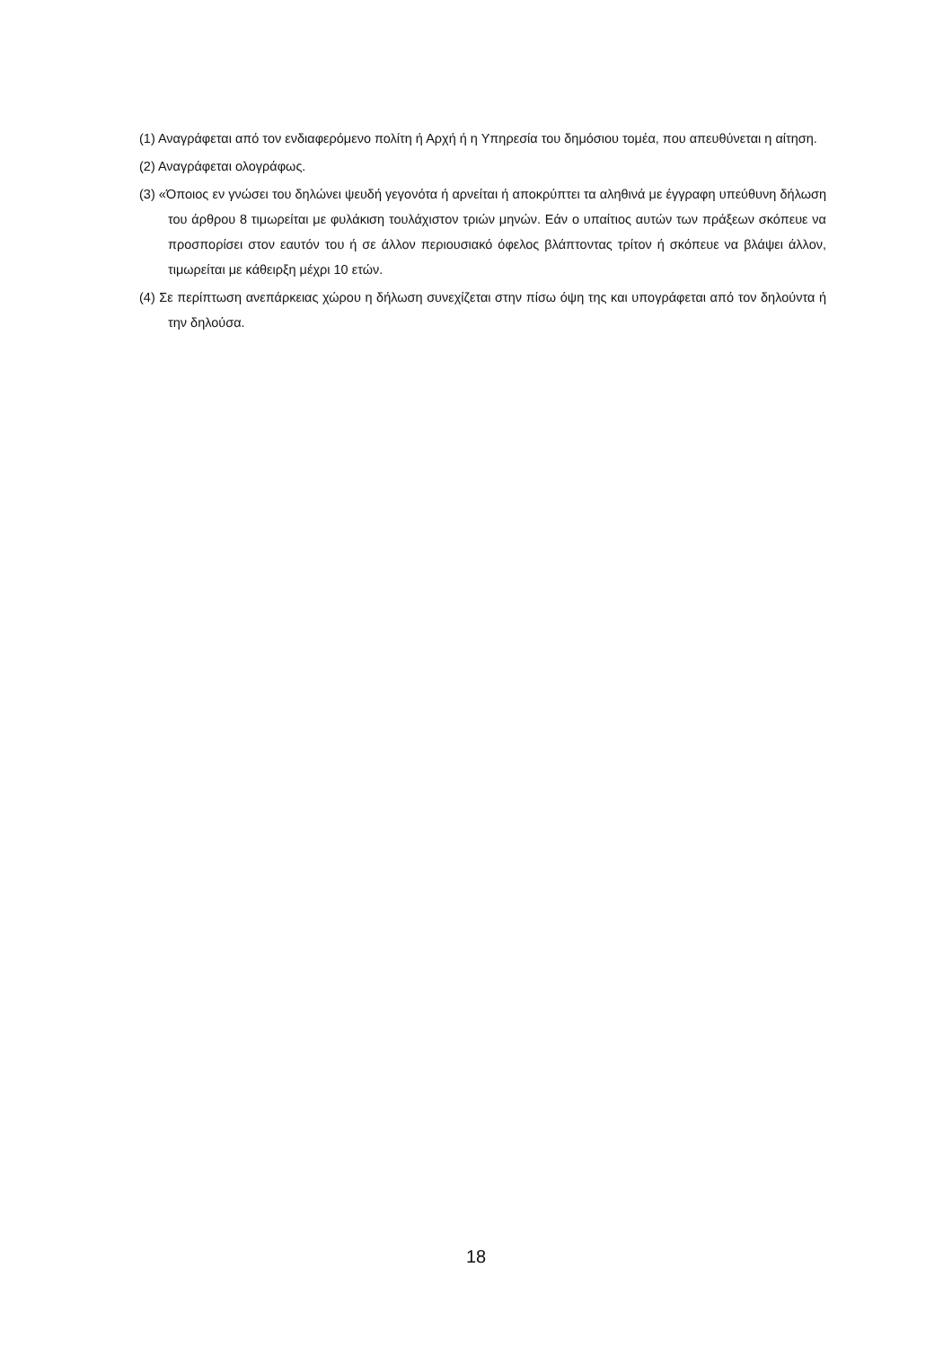(1) Αναγράφεται από τον ενδιαφερόμενο πολίτη ή Αρχή ή η Υπηρεσία του δημόσιου τομέα, που απευθύνεται η αίτηση.
(2) Αναγράφεται ολογράφως.
(3) «Όποιος εν γνώσει του δηλώνει ψευδή γεγονότα ή αρνείται ή αποκρύπτει τα αληθινά με έγγραφη υπεύθυνη δήλωση του άρθρου 8 τιμωρείται με φυλάκιση τουλάχιστον τριών μηνών. Εάν ο υπαίτιος αυτών των πράξεων σκόπευε να προσπορίσει στον εαυτόν του ή σε άλλον περιουσιακό όφελος βλάπτοντας τρίτον ή σκόπευε να βλάψει άλλον, τιμωρείται με κάθειρξη μέχρι 10 ετών.
(4) Σε περίπτωση ανεπάρκειας χώρου η δήλωση συνεχίζεται στην πίσω όψη της και υπογράφεται από τον δηλούντα ή την δηλούσα.
18